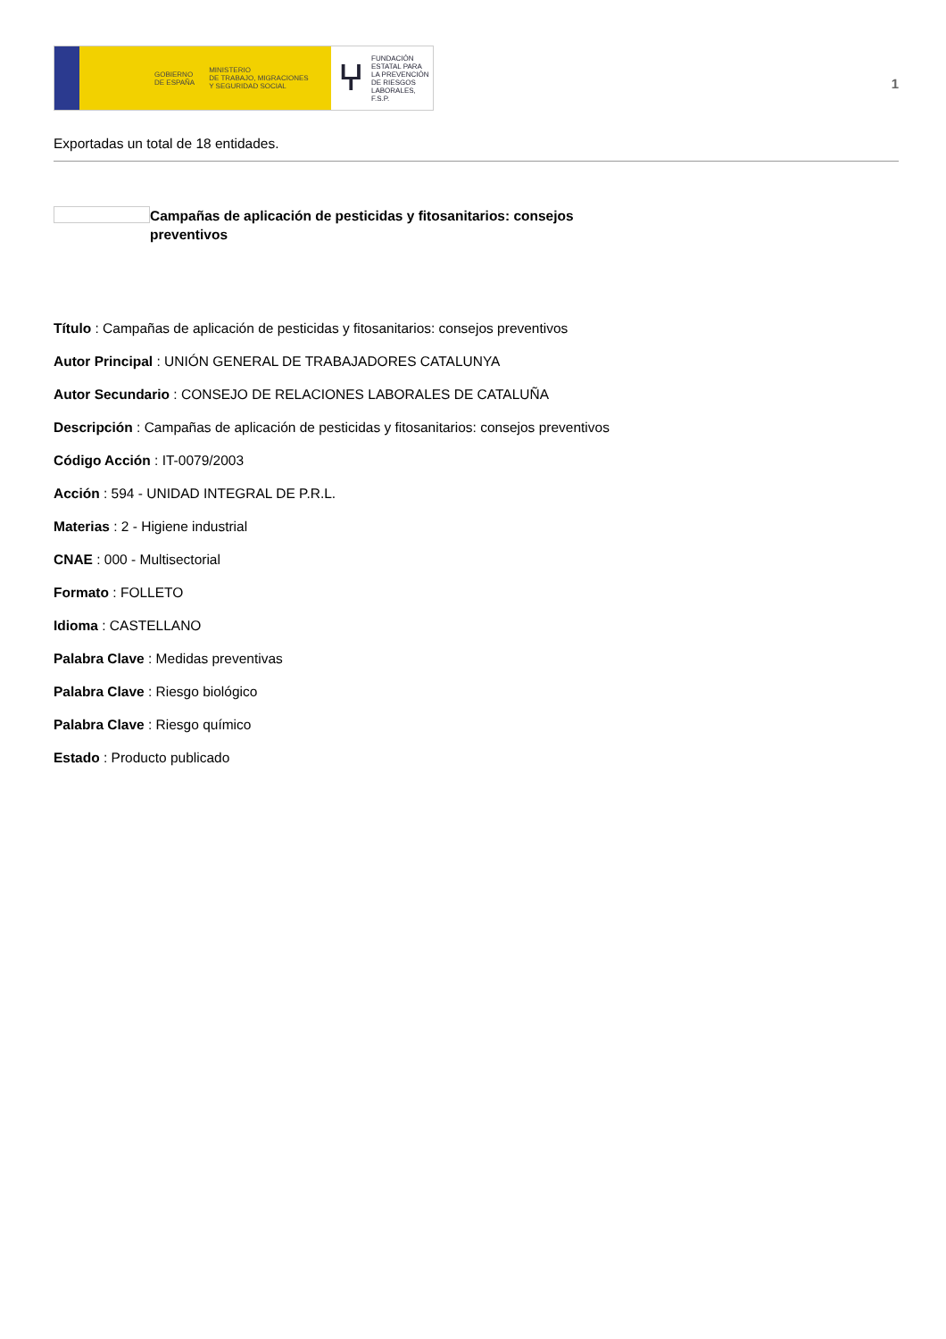GOBIERNO
DE ESPAÑA
MINISTERIO
DE TRABAJO, MIGRACIONES
Y SEGURIDAD SOCIAL
ⵖ FUNDACIÓN
ESTATAL PARA
LA PREVENCIÓN
DE RIESGOS
LABORALES, F.S.P.
1
Exportadas un total de 18 entidades.
Campañas de aplicación de pesticidas y fitosanitarios: consejos preventivos
Título : Campañas de aplicación de pesticidas y fitosanitarios: consejos preventivos
Autor Principal : UNIÓN GENERAL DE TRABAJADORES CATALUNYA
Autor Secundario : CONSEJO DE RELACIONES LABORALES DE CATALUÑA
Descripción : Campañas de aplicación de pesticidas y fitosanitarios: consejos preventivos
Código Acción : IT-0079/2003
Acción : 594 - UNIDAD INTEGRAL DE P.R.L.
Materias : 2 - Higiene industrial
CNAE : 000 - Multisectorial
Formato : FOLLETO
Idioma : CASTELLANO
Palabra Clave : Medidas preventivas
Palabra Clave : Riesgo biológico
Palabra Clave : Riesgo químico
Estado : Producto publicado